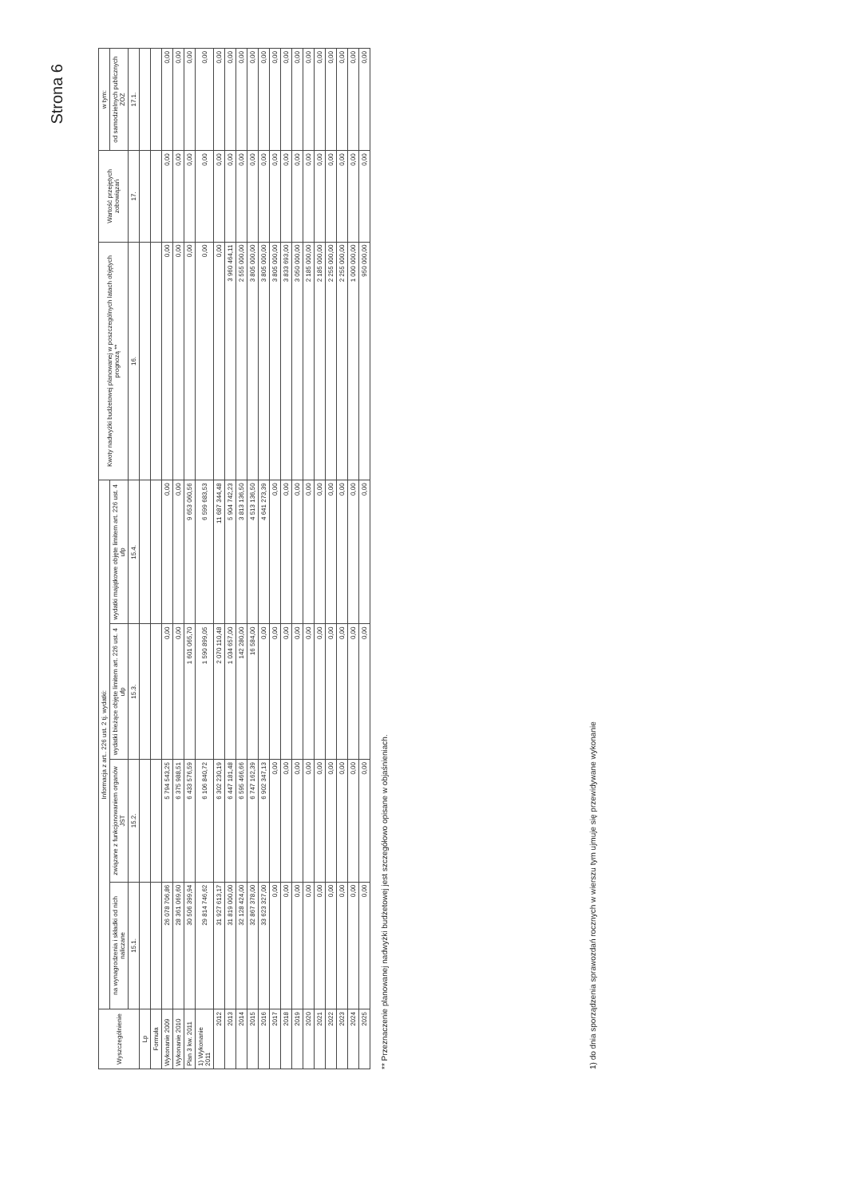Strona 6
| Wyszczególnienie | Informacja z art.. 226 ust. 2 tj. wydatki: | | | | Kwoty nadwyżki budżetowej planowanej w poszczególnych latach objętych prognozą ** | Wartość przejętych zobowiązań | w tym: |
| --- | --- | --- | --- | --- | --- | --- | --- |
| | na wynagrodzenia i składki od nich naliczane | związane z funkcjonowaniem organów JST | wydatki bieżące objęte limitem art. 226 ust. 4 ufp | wydatki majątkowe objęte limitem art. 226 ust. 4 ufp | | | od samodzielnych publicznych ZOZ |
| | 15.1. | 15.2. | 15.3. | 15.4. | 16. | 17. | 17.1. |
| Lp | | | | | | | |
| Formuła | | | | | | | |
| Wykonanie 2009 | 26 078 706,86 | 5 794 543,25 | 0,00 | 0,00 | 0,00 | 0,00 | 0,00 |
| Wykonanie 2010 | 28 361 069,60 | 6 375 988,51 | 0,00 | 0,00 | 0,00 | 0,00 | 0,00 |
| Plan 3 kw. 2011 | 30 506 399,94 | 6 433 576,59 | 1 601 065,70 | 9 653 060,56 | 0,00 | 0,00 | 0,00 |
| 1) Wykonanie 2011 | 29 814 746,62 | 6 106 840,72 | 1 590 899,05 | 6 599 683,53 | 0,00 | 0,00 | 0,00 |
| 2012 | 31 927 613,17 | 6 302 230,19 | 2 070 110,48 | 11 687 344,48 | 0,00 | 0,00 | 0,00 |
| 2013 | 31 819 000,00 | 6 447 181,48 | 1 034 657,00 | 5 904 742,23 | 3 960 464,11 | 0,00 | 0,00 |
| 2014 | 32 128 424,00 | 6 595 466,66 | 142 280,00 | 3 813 136,50 | 2 555 000,00 | 0,00 | 0,00 |
| 2015 | 32 867 378,00 | 6 747 162,39 | 16 584,00 | 4 513 136,50 | 3 805 000,00 | 0,00 | 0,00 |
| 2016 | 33 623 327,00 | 6 902 347,13 | 0,00 | 4 641 273,39 | 3 805 000,00 | 0,00 | 0,00 |
| 2017 | 0,00 | 0,00 | 0,00 | 0,00 | 3 805 000,00 | 0,00 | 0,00 |
| 2018 | 0,00 | 0,00 | 0,00 | 0,00 | 3 833 693,00 | 0,00 | 0,00 |
| 2019 | 0,00 | 0,00 | 0,00 | 0,00 | 3 050 000,00 | 0,00 | 0,00 |
| 2020 | 0,00 | 0,00 | 0,00 | 0,00 | 2 185 000,00 | 0,00 | 0,00 |
| 2021 | 0,00 | 0,00 | 0,00 | 0,00 | 2 185 000,00 | 0,00 | 0,00 |
| 2022 | 0,00 | 0,00 | 0,00 | 0,00 | 2 255 000,00 | 0,00 | 0,00 |
| 2023 | 0,00 | 0,00 | 0,00 | 0,00 | 2 255 000,00 | 0,00 | 0,00 |
| 2024 | 0,00 | 0,00 | 0,00 | 0,00 | 1 000 000,00 | 0,00 | 0,00 |
| 2025 | 0,00 | 0,00 | 0,00 | 0,00 | 950 000,00 | 0,00 | 0,00 |
** Przeznaczenie planowanej nadwyżki budżetowej jest szczegółowo opisane w objaśnieniach.
1) do dnia sporządzenia sprawozdań rocznych w wierszu tym ujmuje się przewidywane wykonanie